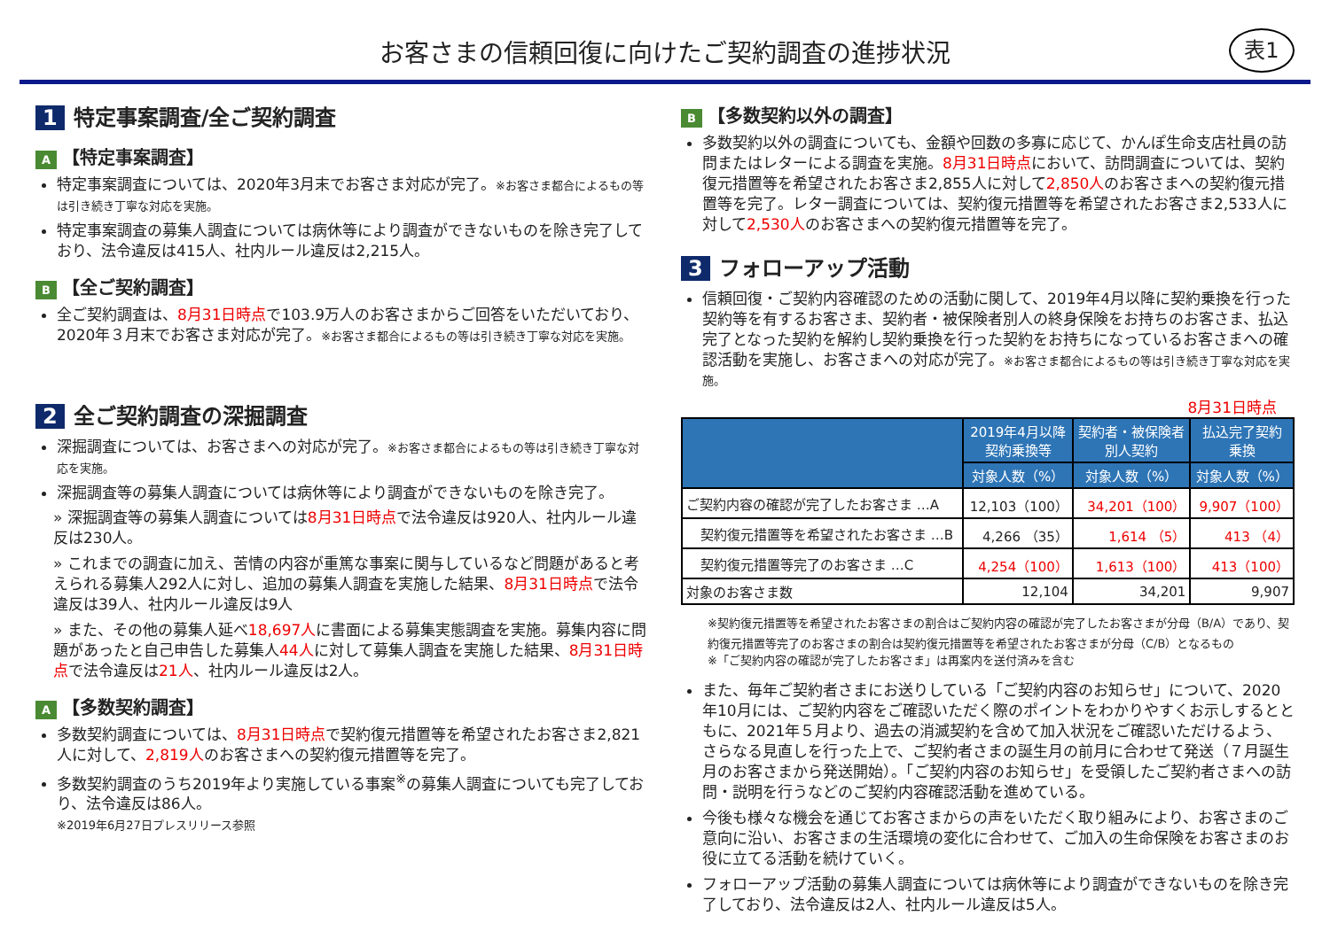お客さまの信頼回復に向けたご契約調査の進捗状況
表1
1 特定事案調査/全ご契約調査
A 【特定事案調査】
特定事案調査については、2020年3月末でお客さま対応が完了。※お客さま都合によるもの等は引き続き丁寧な対応を実施。
特定事案調査の募集人調査については病休等により調査ができないものを除き完了しており、法令違反は415人、社内ルール違反は2,215人。
B 【全ご契約調査】
全ご契約調査は、8月31日時点で103.9万人のお客さまからご回答をいただいており、2020年３月末でお客さま対応が完了。※お客さま都合によるもの等は引き続き丁寧な対応を実施。
2 全ご契約調査の深掘調査
深掘調査については、お客さまへの対応が完了。※お客さま都合によるもの等は引き続き丁寧な対応を実施。
深掘調査等の募集人調査については病休等により調査ができないものを除き完了。
» 深掘調査等の募集人調査については8月31日時点で法令違反は920人、社内ルール違反は230人。
» これまでの調査に加え、苦情の内容が重篤な事案に関与しているなど問題があると考えられる募集人292人に対し、追加の募集人調査を実施した結果、8月31日時点で法令違反は39人、社内ルール違反は9人
» また、その他の募集人延べ18,697人に書面による募集実態調査を実施。募集内容に問題があったと自己申告した募集人44人に対して募集人調査を実施した結果、8月31日時点で法令違反は21人、社内ルール違反は2人。
A 【多数契約調査】
多数契約調査については、8月31日時点で契約復元措置等を希望されたお客さま2,821人に対して、2,819人のお客さまへの契約復元措置等を完了。
多数契約調査のうち2019年より実施している事案<sup>※</sup>の募集人調査についても完了しており、法令違反は86人。
※2019年6月27日プレスリリース参照
B 【多数契約以外の調査】
多数契約以外の調査についても、金額や回数の多寡に応じて、かんぽ生命支店社員の訪問またはレターによる調査を実施。8月31日時点において、訪問調査については、契約復元措置等を希望されたお客さま2,855人に対して2,850人のお客さまへの契約復元措置等を完了。レター調査については、契約復元措置等を希望されたお客さま2,533人に対して2,530人のお客さまへの契約復元措置等を完了。
3 フォローアップ活動
信頼回復・ご契約内容確認のための活動に関して、2019年4月以降に契約乗換を行った契約等を有するお客さま、契約者・被保険者別人の終身保険をお持ちのお客さま、払込完了となった契約を解約し契約乗換を行った契約をお持ちになっているお客さまへの確認活動を実施し、お客さまへの対応が完了。※お客さま都合によるもの等は引き続き丁寧な対応を実施。
8月31日時点
| | 2019年4月以降 契約乗換等 | 契約者・被保険者 別人契約 | 払込完了契約 乗換 |
| --- | --- | --- | --- |
| | 対象人数（%） | 対象人数（%） | 対象人数（%） |
| ご契約内容の確認が完了したお客さま …A | 12,103（100） | 34,201（100） | 9,907（100） |
| 契約復元措置等を希望されたお客さま …B | 4,266 （35） | 1,614 （5） | 413 （4） |
| 契約復元措置等完了のお客さま …C | 4,254（100） | 1,613（100） | 413（100） |
| 対象のお客さま数 | 12,104 | 34,201 | 9,907 |
※契約復元措置等を希望されたお客さまの割合はご契約内容の確認が完了したお客さまが分母（B/A）であり、契約復元措置等完了のお客さまの割合は契約復元措置等を希望されたお客さまが分母（C/B）となるもの
※「ご契約内容の確認が完了したお客さま」は再案内を送付済みを含む
また、毎年ご契約者さまにお送りしている「ご契約内容のお知らせ」について、2020年10月には、ご契約内容をご確認いただく際のポイントをわかりやすくお示しするとともに、2021年５月より、過去の消滅契約を含めて加入状況をご確認いただけるよう、さらなる見直しを行った上で、ご契約者さまの誕生月の前月に合わせて発送（７月誕生月のお客さまから発送開始）。「ご契約内容のお知らせ」を受領したご契約者さまへの訪問・説明を行うなどのご契約内容確認活動を進めている。
今後も様々な機会を通じてお客さまからの声をいただく取り組みにより、お客さまのご意向に沿い、お客さまの生活環境の変化に合わせて、ご加入の生命保険をお客さまのお役に立てる活動を続けていく。
フォローアップ活動の募集人調査については病休等により調査ができないものを除き完了しており、法令違反は2人、社内ルール違反は5人。